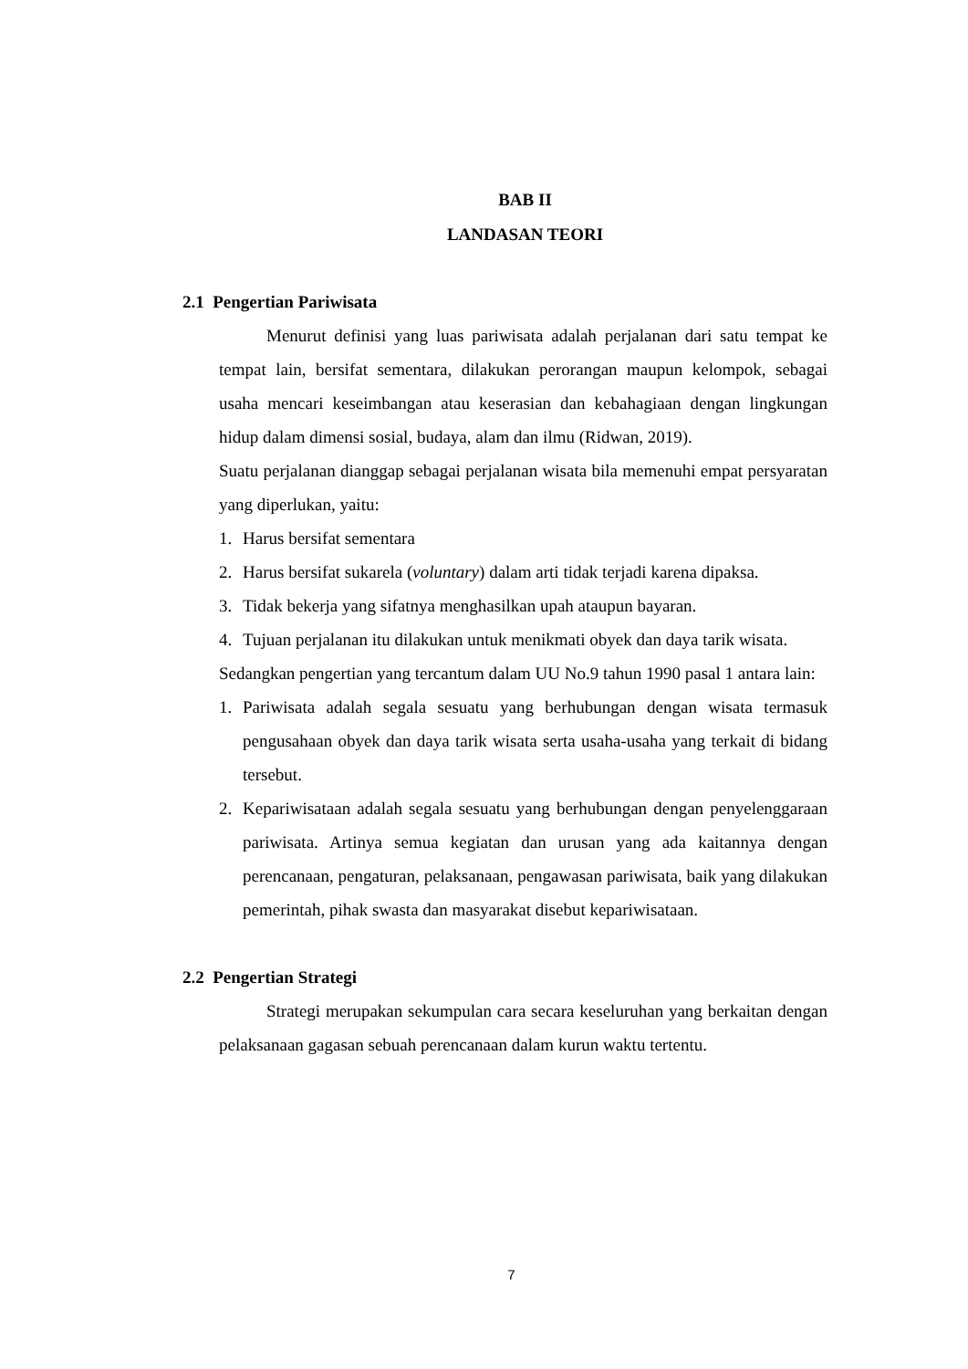BAB II
LANDASAN TEORI
2.1 Pengertian Pariwisata
Menurut definisi yang luas pariwisata adalah perjalanan dari satu tempat ke tempat lain, bersifat sementara, dilakukan perorangan maupun kelompok, sebagai usaha mencari keseimbangan atau keserasian dan kebahagiaan dengan lingkungan hidup dalam dimensi sosial, budaya, alam dan ilmu (Ridwan, 2019).
Suatu perjalanan dianggap sebagai perjalanan wisata bila memenuhi empat persyaratan yang diperlukan, yaitu:
1. Harus bersifat sementara
2. Harus bersifat sukarela (voluntary) dalam arti tidak terjadi karena dipaksa.
3. Tidak bekerja yang sifatnya menghasilkan upah ataupun bayaran.
4. Tujuan perjalanan itu dilakukan untuk menikmati obyek dan daya tarik wisata.
Sedangkan pengertian yang tercantum dalam UU No.9 tahun 1990 pasal 1 antara lain:
1. Pariwisata adalah segala sesuatu yang berhubungan dengan wisata termasuk pengusahaan obyek dan daya tarik wisata serta usaha-usaha yang terkait di bidang tersebut.
2. Kepariwisataan adalah segala sesuatu yang berhubungan dengan penyelenggaraan pariwisata. Artinya semua kegiatan dan urusan yang ada kaitannya dengan perencanaan, pengaturan, pelaksanaan, pengawasan pariwisata, baik yang dilakukan pemerintah, pihak swasta dan masyarakat disebut kepariwisataan.
2.2 Pengertian Strategi
Strategi merupakan sekumpulan cara secara keseluruhan yang berkaitan dengan pelaksanaan gagasan sebuah perencanaan dalam kurun waktu tertentu.
7